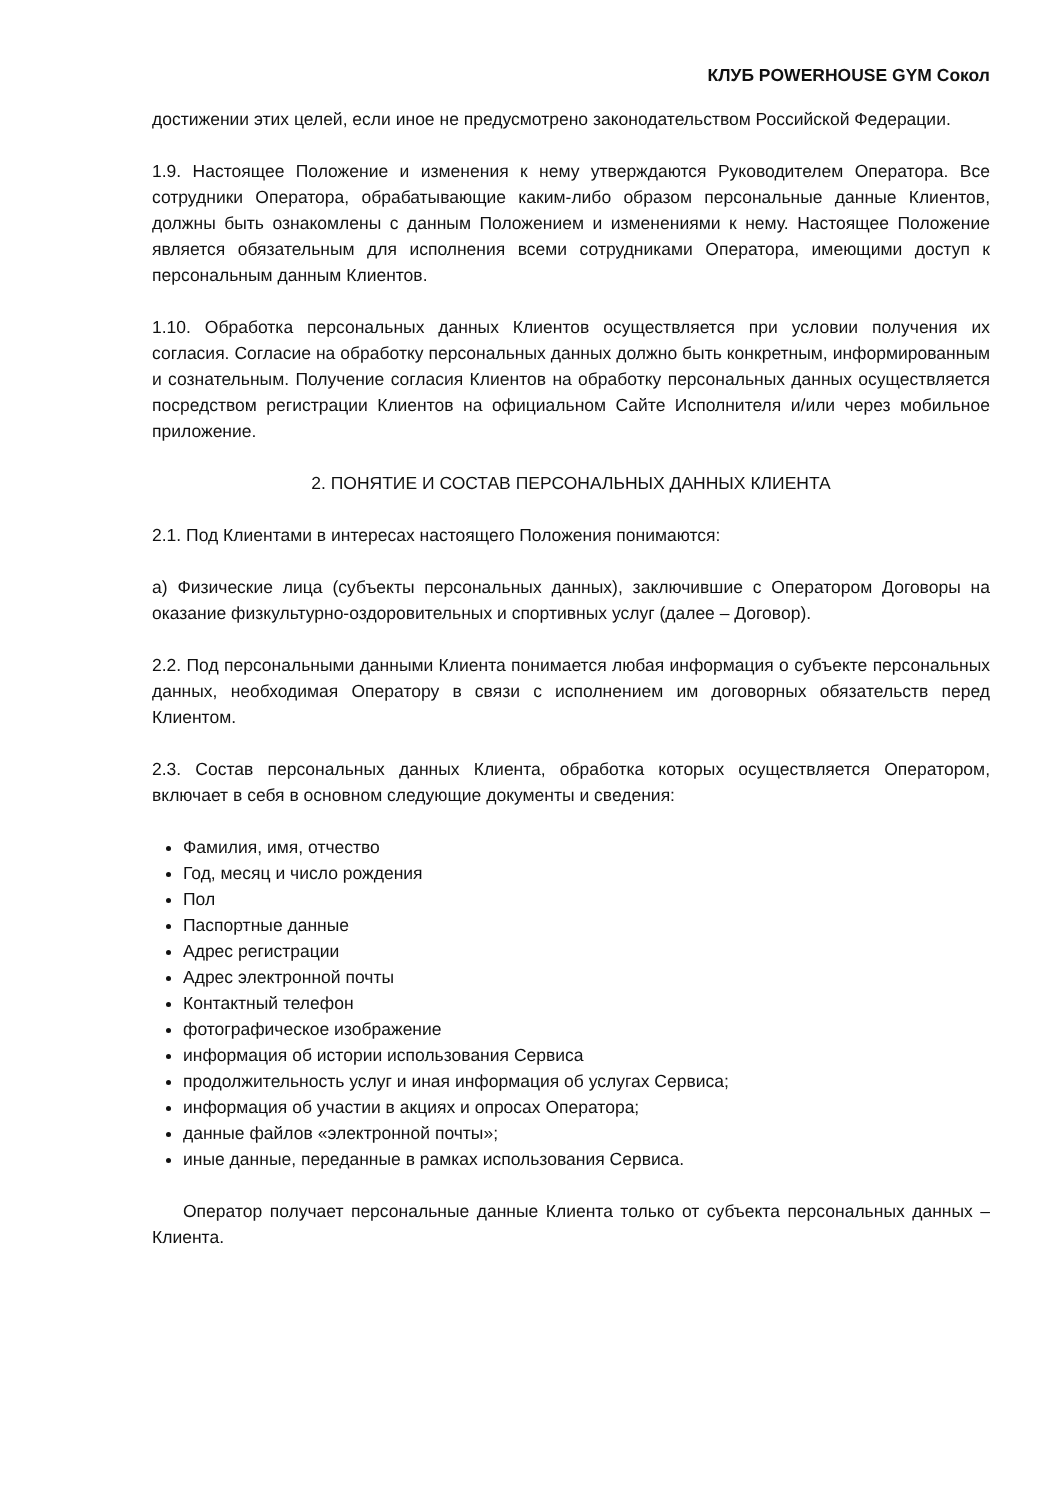КЛУБ POWERHOUSE GYM Сокол
достижении этих целей, если иное не предусмотрено законодательством Российской Федерации.
1.9. Настоящее Положение и изменения к нему утверждаются Руководителем Оператора. Все сотрудники Оператора, обрабатывающие каким-либо образом персональные данные Клиентов, должны быть ознакомлены с данным Положением и изменениями к нему. Настоящее Положение является обязательным для исполнения всеми сотрудниками Оператора, имеющими доступ к персональным данным Клиентов.
1.10. Обработка персональных данных Клиентов осуществляется при условии получения их согласия. Согласие на обработку персональных данных должно быть конкретным, информированным и сознательным. Получение согласия Клиентов на обработку персональных данных осуществляется посредством регистрации Клиентов на официальном Сайте Исполнителя и/или через мобильное приложение.
2. ПОНЯТИЕ И СОСТАВ ПЕРСОНАЛЬНЫХ ДАННЫХ КЛИЕНТА
2.1. Под Клиентами в интересах настоящего Положения понимаются:
а) Физические лица (субъекты персональных данных), заключившие с Оператором Договоры на оказание физкультурно-оздоровительных и спортивных услуг (далее – Договор).
2.2. Под персональными данными Клиента понимается любая информация о субъекте персональных данных, необходимая Оператору в связи с исполнением им договорных обязательств перед Клиентом.
2.3. Состав персональных данных Клиента, обработка которых осуществляется Оператором, включает в себя в основном следующие документы и сведения:
Фамилия, имя, отчество
Год, месяц и число рождения
Пол
Паспортные данные
Адрес регистрации
Адрес электронной почты
Контактный телефон
фотографическое изображение
информация об истории использования Сервиса
продолжительность услуг и иная информация об услугах Сервиса;
информация об участии в акциях и опросах Оператора;
данные файлов «электронной почты»;
иные данные, переданные в рамках использования Сервиса.
Оператор получает персональные данные Клиента только от субъекта персональных данных – Клиента.